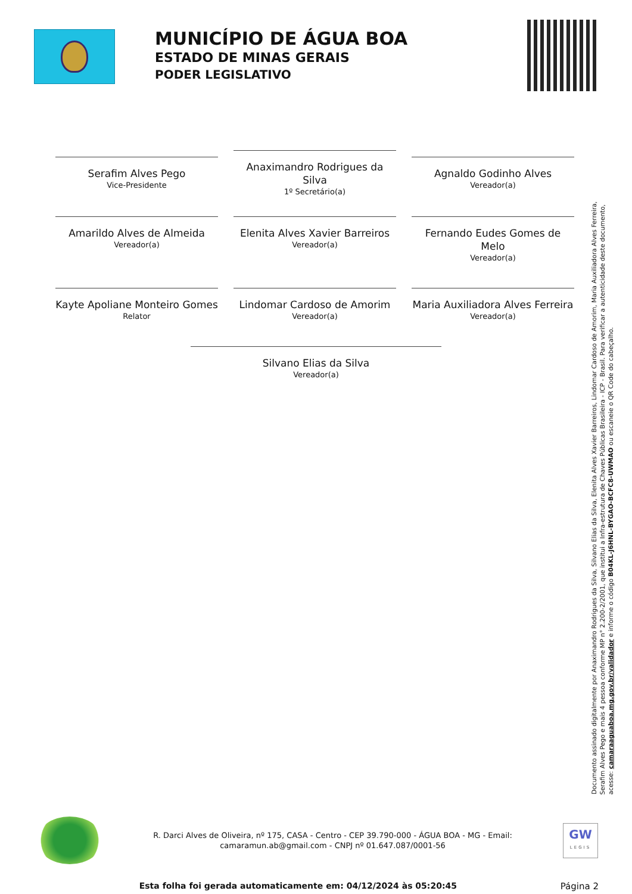MUNICÍPIO DE ÁGUA BOA
ESTADO DE MINAS GERAIS
PODER LEGISLATIVO
Serafim Alves Pego
Vice-Presidente
Anaximandro Rodrigues da Silva
1º Secretário(a)
Agnaldo Godinho Alves
Vereador(a)
Amarildo Alves de Almeida
Vereador(a)
Elenita Alves Xavier Barreiros
Vereador(a)
Fernando Eudes Gomes de Melo
Vereador(a)
Kayte Apoliane Monteiro Gomes
Relator
Lindomar Cardoso de Amorim
Vereador(a)
Maria Auxiliadora Alves Ferreira
Vereador(a)
Silvano Elias da Silva
Vereador(a)
Documento assinado digitalmente por Anaximandro Rodrigues da Silva, Silvano Elias da Silva, Elenita Alves Xavier Barreiros, Lindomar Cardoso de Amorim, Maria Auxiliadora Alves Ferreira, Serafim Alves Pego e mais 4 pessoa conforme MP n° 2.200-2/2001, que institui a Infra-estrutura de Chaves Públicas Brasileira - ICP - Brasil. Para verificar a autenticidade deste documento, acesse: camaraaguaboa.mg.gov.br/validador e informe o código B04KL-J6HNL-BYGAO-BCFC8-UWMAO ou escaneie o QR Code do cabeçalho.
R. Darci Alves de Oliveira, nº 175, CASA - Centro - CEP 39.790-000 - ÁGUA BOA - MG - Email:
camaramun.ab@gmail.com - CNPJ nº 01.647.087/0001-56
GW
LEGIS
Esta folha foi gerada automaticamente em: 04/12/2024 às 05:20:45 Página 2